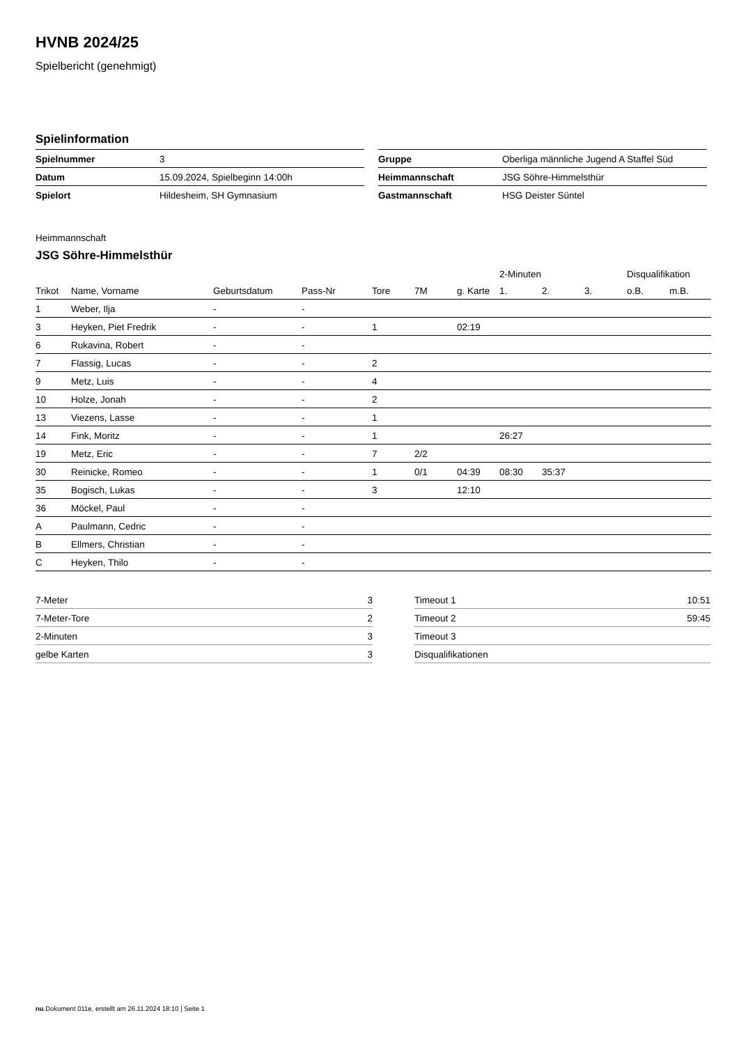HVNB 2024/25
Spielbericht (genehmigt)
Spielinformation
| Spielnummer | 3 |
| Datum | 15.09.2024, Spielbeginn 14:00h |
| Spielort | Hildesheim, SH Gymnasium |
| Gruppe | Oberliga männliche Jugend A Staffel Süd |
| Heimmannschaft | JSG Söhre-Himmelsthür |
| Gastmannschaft | HSG Deister Süntel |
Heimmannschaft
JSG Söhre-Himmelsthür
| | | | | | | | 2-Minuten | | | Disqualifikation | |
| --- | --- | --- | --- | --- | --- | --- | --- | --- | --- | --- | --- |
| Trikot | Name, Vorname | Geburtsdatum | Pass-Nr | Tore | 7M | g. Karte | 1. | 2. | 3. | o.B. | m.B. |
| 1 | Weber, Ilja | - | - | | | | | | | | |
| 3 | Heyken, Piet Fredrik | - | - | 1 | | 02:19 | | | | | |
| 6 | Rukavina, Robert | - | - | | | | | | | | |
| 7 | Flassig, Lucas | - | - | 2 | | | | | | | |
| 9 | Metz, Luis | - | - | 4 | | | | | | | |
| 10 | Holze, Jonah | - | - | 2 | | | | | | | |
| 13 | Viezens, Lasse | - | - | 1 | | | | | | | |
| 14 | Fink, Moritz | - | - | 1 | | | 26:27 | | | | |
| 19 | Metz, Eric | - | - | 7 | 2/2 | | | | | | |
| 30 | Reinicke, Romeo | - | - | 1 | 0/1 | 04:39 | 08:30 | 35:37 | | | |
| 35 | Bogisch, Lukas | - | - | 3 | | 12:10 | | | | | |
| 36 | Möckel, Paul | - | - | | | | | | | | |
| A | Paulmann, Cedric | - | - | | | | | | | | |
| B | Ellmers, Christian | - | - | | | | | | | | |
| C | Heyken, Thilo | - | - | | | | | | | | |
| 7-Meter | 3 |
| 7-Meter-Tore | 2 |
| 2-Minuten | 3 |
| gelbe Karten | 3 |
| Timeout 1 | 10:51 |
| Timeout 2 | 59:45 |
| Timeout 3 | |
| Disqualifikationen | |
nu.Dokument 011e, erstellt am 26.11.2024 18:10 | Seite 1